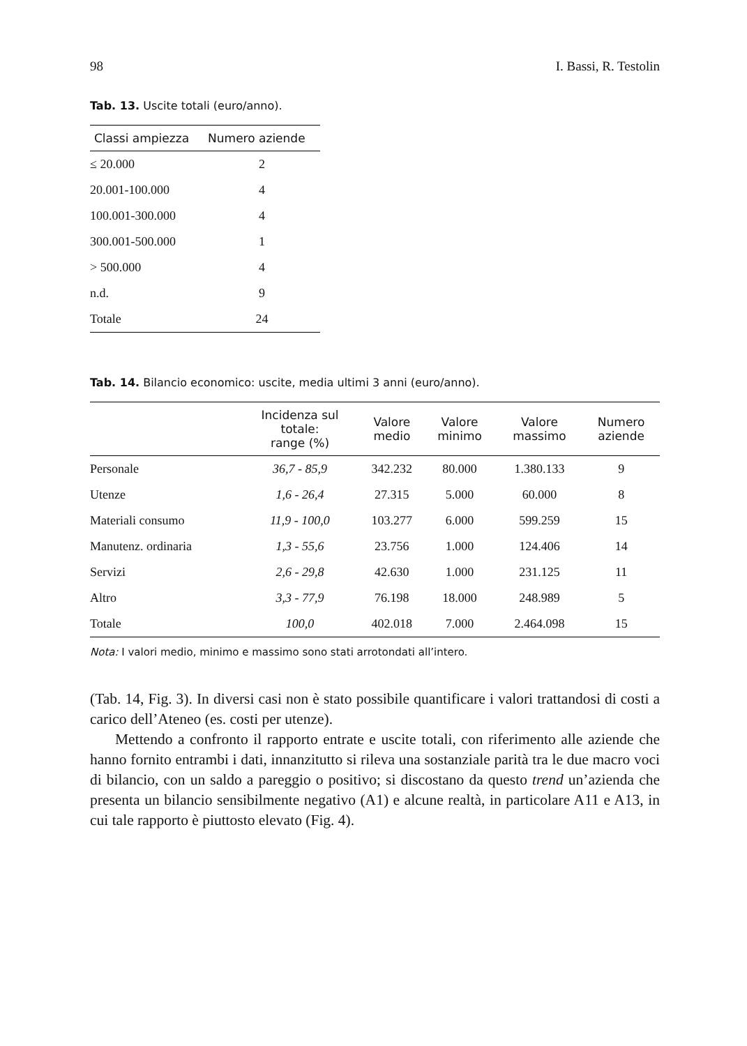98 I. Bassi, R. Testolin
Tab. 13. Uscite totali (euro/anno).
| Classi ampiezza | Numero aziende |
| --- | --- |
| ≤ 20.000 | 2 |
| 20.001-100.000 | 4 |
| 100.001-300.000 | 4 |
| 300.001-500.000 | 1 |
| > 500.000 | 4 |
| n.d. | 9 |
| Totale | 24 |
Tab. 14. Bilancio economico: uscite, media ultimi 3 anni (euro/anno).
| | Incidenza sul totale: range (%) | Valore medio | Valore minimo | Valore massimo | Numero aziende |
| --- | --- | --- | --- | --- | --- |
| Personale | 36,7 - 85,9 | 342.232 | 80.000 | 1.380.133 | 9 |
| Utenze | 1,6 - 26,4 | 27.315 | 5.000 | 60.000 | 8 |
| Materiali consumo | 11,9 - 100,0 | 103.277 | 6.000 | 599.259 | 15 |
| Manutenz. ordinaria | 1,3 - 55,6 | 23.756 | 1.000 | 124.406 | 14 |
| Servizi | 2,6 - 29,8 | 42.630 | 1.000 | 231.125 | 11 |
| Altro | 3,3 - 77,9 | 76.198 | 18.000 | 248.989 | 5 |
| Totale | 100,0 | 402.018 | 7.000 | 2.464.098 | 15 |
Nota: I valori medio, minimo e massimo sono stati arrotondati all’intero.
(Tab. 14, Fig. 3). In diversi casi non è stato possibile quantificare i valori trattandosi di costi a carico dell’Ateneo (es. costi per utenze).
Mettendo a confronto il rapporto entrate e uscite totali, con riferimento alle aziende che hanno fornito entrambi i dati, innanzitutto si rileva una sostanziale parità tra le due macro voci di bilancio, con un saldo a pareggio o positivo; si discostano da questo trend un’azienda che presenta un bilancio sensibilmente negativo (A1) e alcune realtà, in particolare A11 e A13, in cui tale rapporto è piuttosto elevato (Fig. 4).